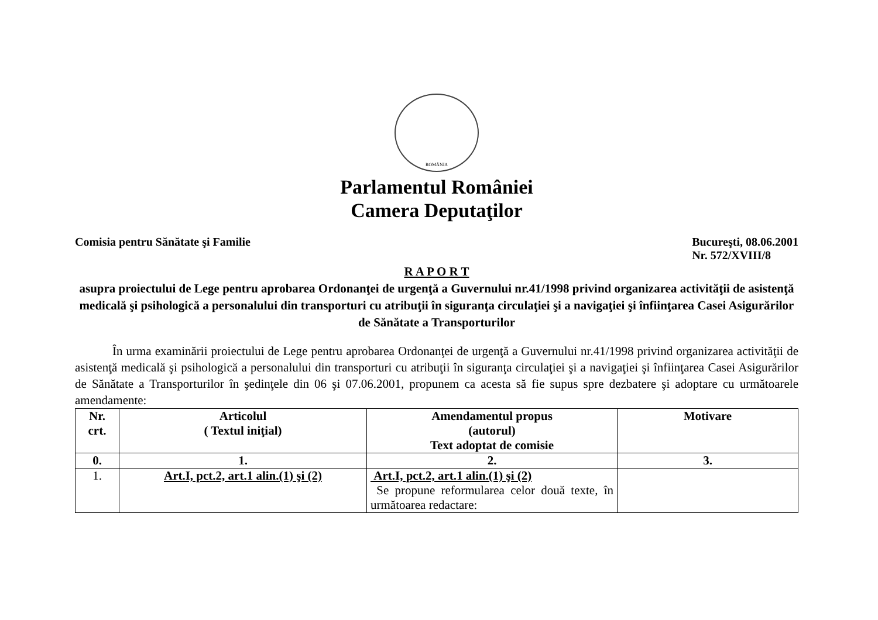ROMÂNIA
Parlamentul României
Camera Deputaţilor
Comisia pentru Sănătate şi Familie
Bucureşti, 08.06.2001
Nr. 572/XVIII/8
R A P O R T
asupra proiectului de Lege pentru aprobarea Ordonanţei de urgenţă a Guvernului nr.41/1998 privind organizarea activităţii de asistenţă medicală şi psihologică a personalului din transporturi cu atribuţii în siguranţa circulaţiei şi a navigaţiei şi înfiinţarea Casei Asigurărilor de Sănătate a Transporturilor
În urma examinării proiectului de Lege pentru aprobarea Ordonanţei de urgenţă a Guvernului nr.41/1998 privind organizarea activităţii de asistenţă medicală şi psihologică a personalului din transporturi cu atribuţii în siguranţa circulaţiei şi a navigaţiei şi înfiinţarea Casei Asigurărilor de Sănătate a Transporturilor în şedinţele din 06 şi 07.06.2001, propunem ca acesta să fie supus spre dezbatere şi adoptare cu următoarele amendamente:
| Nr. crt. | Articolul ( Textul iniţial) | Amendamentul propus (autorul) Text adoptat de comisie | Motivare |
| --- | --- | --- | --- |
| 0. | 1. | 2. | 3. |
| 1. | Art.I, pct.2, art.1 alin.(1) şi (2) | Art.I, pct.2, art.1 alin.(1) şi (2) Se propune reformularea celor două texte, în următoarea redactare: | |